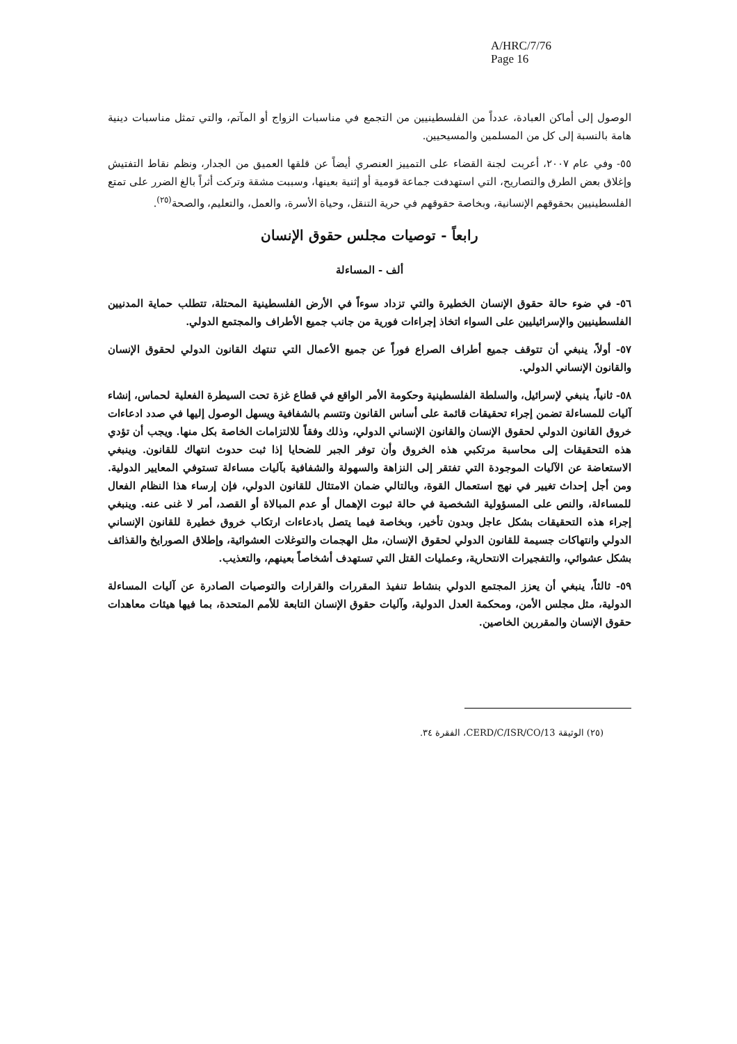A/HRC/7/76
Page 16
الوصول إلى أماكن العبادة، عدداً من الفلسطينيين من التجمع في مناسبات الزواج أو المآتم، والتي تمثل مناسبات دينية هامة بالنسبة إلى كل من المسلمين والمسيحيين.
٥٥- وفي عام ٢٠٠٧، أعربت لجنة القضاء على التمييز العنصري أيضاً عن قلقها العميق من الجدار، ونظم نقاط التفتيش وإغلاق بعض الطرق والتصاريح، التي استهدفت جماعة قومية أو إثنية بعينها، وسببت مشقة وتركت أثراً بالغ الضرر على تمتع الفلسطينيين بحقوقهم الإنسانية، وبخاصة حقوقهم في حرية التنقل، وحياة الأسرة، والعمل، والتعليم، والصحة<sup>(٢٥)</sup>.
رابعاً - توصيات مجلس حقوق الإنسان
ألف - المساءلة
٥٦- في ضوء حالة حقوق الإنسان الخطيرة والتي تزداد سوءاً في الأرض الفلسطينية المحتلة، تتطلب حماية المدنيين الفلسطينيين والإسرائيليين على السواء اتخاذ إجراءات فورية من جانب جميع الأطراف والمجتمع الدولي.
٥٧- أولاً، ينبغي أن تتوقف جميع أطراف الصراع فوراً عن جميع الأعمال التي تنتهك القانون الدولي لحقوق الإنسان والقانون الإنساني الدولي.
٥٨- ثانياً، ينبغي لإسرائيل، والسلطة الفلسطينية وحكومة الأمر الواقع في قطاع غزة تحت السيطرة الفعلية لحماس، إنشاء آليات للمساءلة تضمن إجراء تحقيقات قائمة على أساس القانون وتتسم بالشفافية ويسهل الوصول إليها في صدد ادعاءات خروق القانون الدولي لحقوق الإنسان والقانون الإنساني الدولي، وذلك وفقاً للالتزامات الخاصة بكل منها. ويجب أن تؤدي هذه التحقيقات إلى محاسبة مرتكبي هذه الخروق وأن توفر الجبر للضحايا إذا ثبت حدوث انتهاك للقانون. وينبغي الاستعاضة عن الآليات الموجودة التي تفتقر إلى النزاهة والسهولة والشفافية بآليات مساءلة تستوفي المعايير الدولية. ومن أجل إحداث تغيير في نهج استعمال القوة، وبالتالي ضمان الامتثال للقانون الدولي، فإن إرساء هذا النظام الفعال للمساءلة، والنص على المسؤولية الشخصية في حالة ثبوت الإهمال أو عدم المبالاة أو القصد، أمر لا غنى عنه. وينبغي إجراء هذه التحقيقات بشكل عاجل وبدون تأخير، وبخاصة فيما يتصل بادعاءات ارتكاب خروق خطيرة للقانون الإنساني الدولي وانتهاكات جسيمة للقانون الدولي لحقوق الإنسان، مثل الهجمات والتوغلات العشوائية، وإطلاق الصورايخ والقذائف بشكل عشوائي، والتفجيرات الانتحارية، وعمليات القتل التي تستهدف أشخاصاً بعينهم، والتعذيب.
٥٩- ثالثاً، ينبغي أن يعزز المجتمع الدولي بنشاط تنفيذ المقررات والقرارات والتوصيات الصادرة عن آليات المساءلة الدولية، مثل مجلس الأمن، ومحكمة العدل الدولية، وآليات حقوق الإنسان التابعة للأمم المتحدة، بما فيها هيئات معاهدات حقوق الإنسان والمقررين الخاصين.
(٢٥) الوثيقة CERD/C/ISR/CO/13، الفقرة ٣٤.